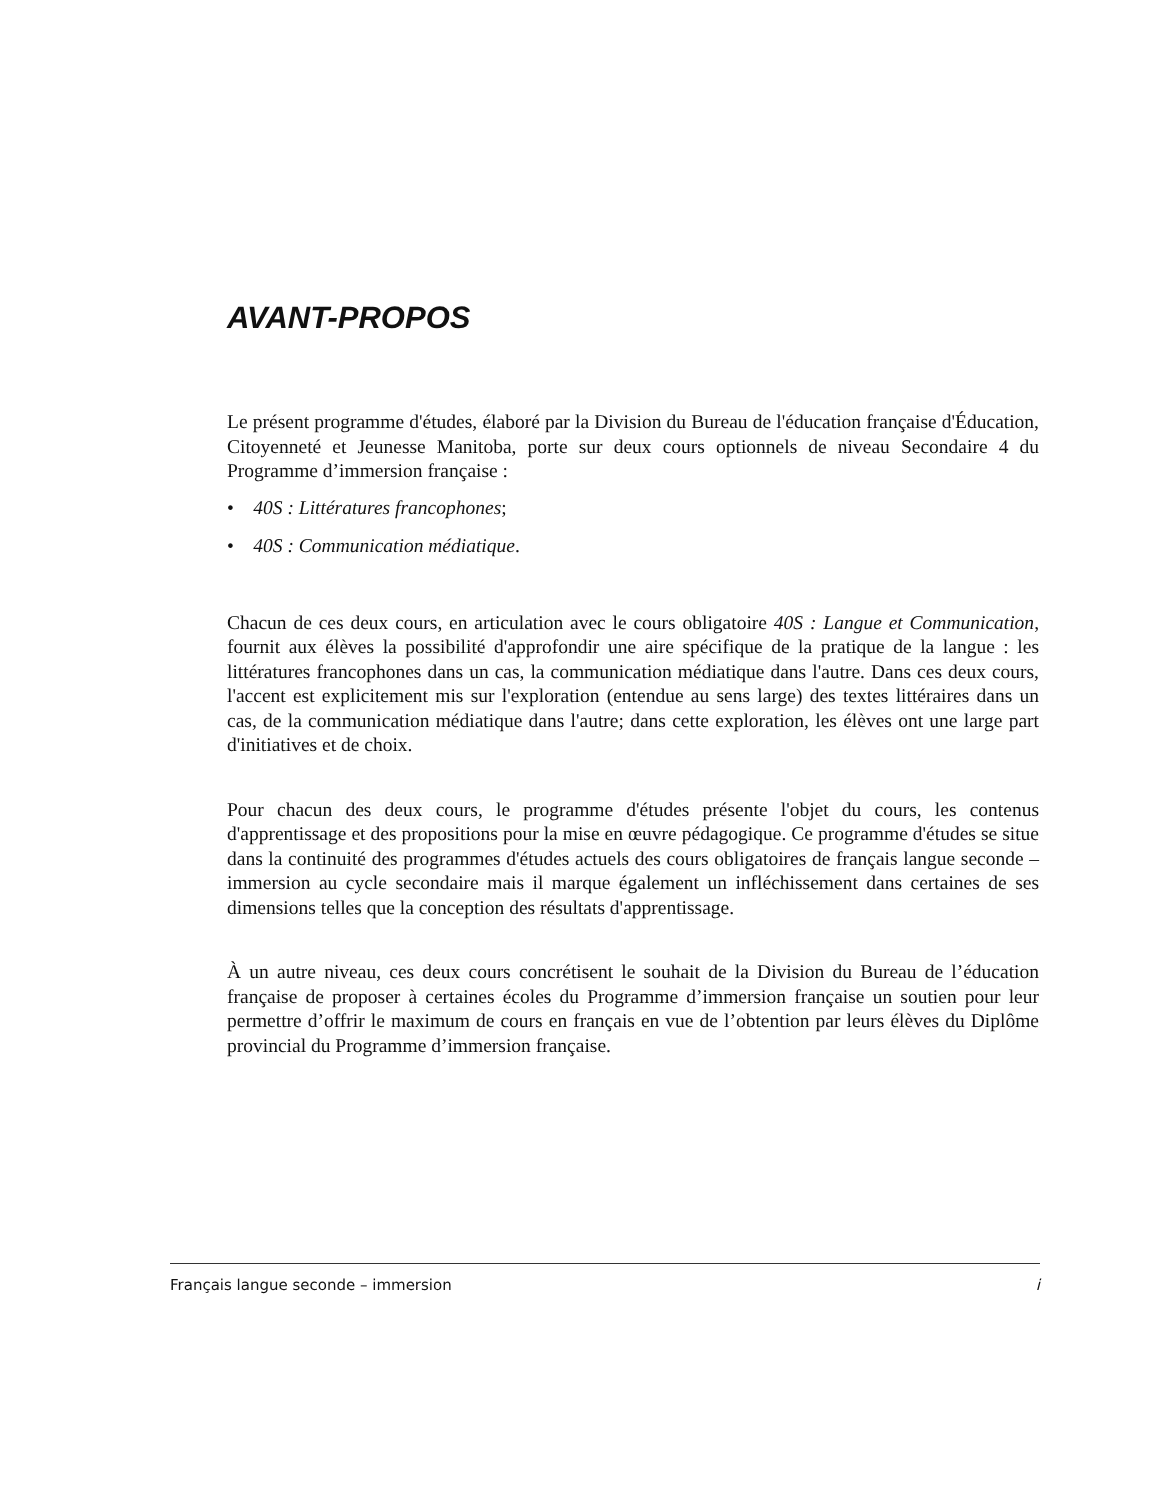AVANT-PROPOS
Le présent programme d'études, élaboré par la Division du Bureau de l'éducation française d'Éducation, Citoyenneté et Jeunesse Manitoba, porte sur deux cours optionnels de niveau Secondaire 4 du Programme d’immersion française :
• 40S : Littératures francophones;
• 40S : Communication médiatique.
Chacun de ces deux cours, en articulation avec le cours obligatoire 40S : Langue et Communication, fournit aux élèves la possibilité d'approfondir une aire spécifique de la pratique de la langue : les littératures francophones dans un cas, la communication médiatique dans l'autre. Dans ces deux cours, l'accent est explicitement mis sur l'exploration (entendue au sens large) des textes littéraires dans un cas, de la communication médiatique dans l'autre; dans cette exploration, les élèves ont une large part d'initiatives et de choix.
Pour chacun des deux cours, le programme d'études présente l'objet du cours, les contenus d'apprentissage et des propositions pour la mise en œuvre pédagogique. Ce programme d'études se situe dans la continuité des programmes d'études actuels des cours obligatoires de français langue seconde – immersion au cycle secondaire mais il marque également un infléchissement dans certaines de ses dimensions telles que la conception des résultats d'apprentissage.
À un autre niveau, ces deux cours concrétisent le souhait de la Division du Bureau de l’éducation française de proposer à certaines écoles du Programme d’immersion française un soutien pour leur permettre d’offrir le maximum de cours en français en vue de l’obtention par leurs élèves du Diplôme provincial du Programme d’immersion française.
Français langue seconde – immersion i